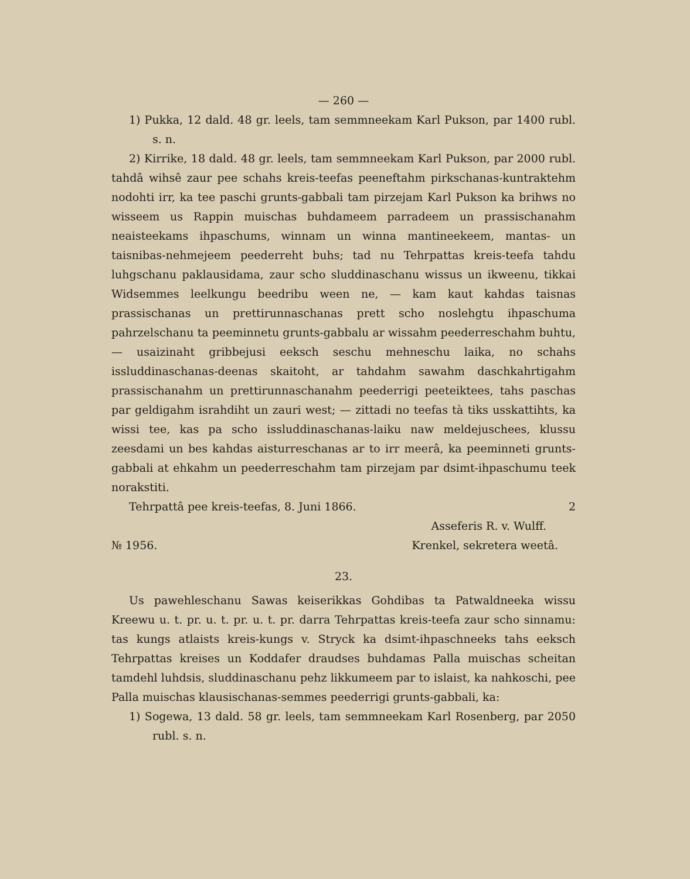— 260 —
1) Pukka, 12 dald. 48 gr. leels, tam semmneekam Karl Pukson, par 1400 rubl. s. n.
2) Kirrike, 18 dald. 48 gr. leels, tam semmneekam Karl Pukson, par 2000 rubl. tahdâ wihsê zaur pee schahs kreis-teefas peeneftahm pirkschanas-kuntraktehm nodohti irr, ka tee paschi grunts-gabbali tam pirzejam Karl Pukson ka brihws no wisseem us Rappin muischas buhdameem parradeem un prassischanahm neaisteekams ihpaschums, winnam un winna mantineekeem, mantas- un taisnibas-nehmejeem peederreht buhs; tad nu Tehrpattas kreis-teefa tahdu luhgschanu paklausidama, zaur scho sluddinaschanu wissus un ikweenu, tikkai Widsemmes leelkungu beedribu ween ne, — kam kaut kahdas taisnas prassischanas un prettirunnaschanas prett scho noslehgtu ihpaschuma pahrzelschanu ta peeminnetu grunts-gabbalu ar wissahm peederreschahm buhtu, — usaizinaht gribbejusi eeksch seschu mehneschu laika, no schahs issluddinaschanas-deenas skaitoht, ar tahdahm sawahm daschkahrtigahm prassischanahm un prettirunnaschanahm peederrigi peeteiktees, tahs paschas par geldigahm israhdiht un zauri west; — zittadi no teefas tà tiks usskattihts, ka wissi tee, kas pa scho issluddinaschanas-laiku naw meldejuschees, klussu zeesdami un bes kahdas aisturreschanas ar to irr meerâ, ka peeminneti grunts-gabbali at ehkahm un peederreschahm tam pirzejam par dsimt-ihpaschumu teek norakstiti.
Tehrpattâ pee kreis-teefas, 8. Juni 1866.
2
Asseferis R. v. Wulff.
№ 1956. Krenkel, sekretera weetâ.
23.
Us pawehleschanu Sawas keiserikkas Gohdibas ta Patwaldneeka wissu Kreewu u. t. pr. u. t. pr. u. t. pr. darra Tehrpattas kreis-teefa zaur scho sinnamu: tas kungs atlaists kreis-kungs v. Stryck ka dsimt-ihpaschneeks tahs eeksch Tehrpattas kreises un Koddafer draudses buhdamas Palla muischas scheitan tamdehl luhdsis, sluddinaschanu pehz likkumeem par to islaist, ka nahkoschi, pee Palla muischas klausischanas-semmes peederrigi grunts-gabbali, ka:
1) Sogewa, 13 dald. 58 gr. leels, tam semmneekam Karl Rosenberg, par 2050 rubl. s. n.